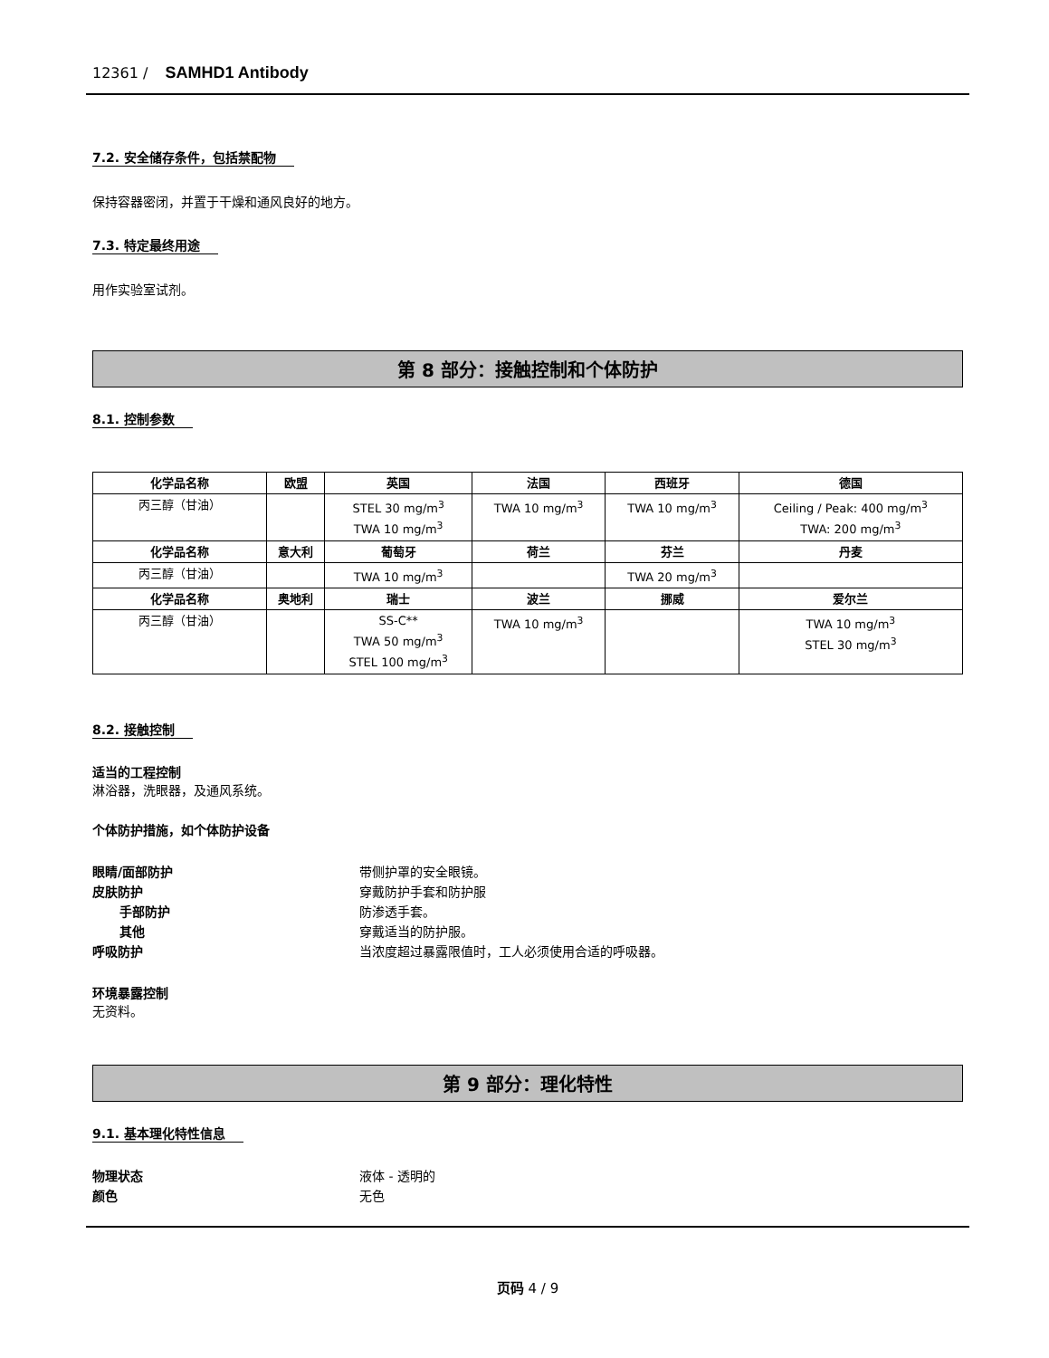12361 / SAMHD1 Antibody
7.2. 安全储存条件，包括禁配物
保持容器密闭，并置于干燥和通风良好的地方。
7.3. 特定最终用途
用作实验室试剂。
第 8 部分：接触控制和个体防护
8.1. 控制参数
| 化学品名称 | 欧盟 | 英国 | 法国 | 西班牙 | 德国 |
| --- | --- | --- | --- | --- | --- |
| 丙三醇（甘油） | | STEL 30 mg/m<sup>3</sup> TWA 10 mg/m<sup>3</sup> | TWA 10 mg/m<sup>3</sup> | TWA 10 mg/m<sup>3</sup> | Ceiling / Peak: 400 mg/m<sup>3</sup> TWA: 200 mg/m<sup>3</sup> |
| 化学品名称 | 意大利 | 葡萄牙 | 荷兰 | 芬兰 | 丹麦 |
| 丙三醇（甘油） | | TWA 10 mg/m<sup>3</sup> | | TWA 20 mg/m<sup>3</sup> | |
| 化学品名称 | 奥地利 | 瑞士 | 波兰 | 挪威 | 爱尔兰 |
| 丙三醇（甘油） | | SS-C** TWA 50 mg/m<sup>3</sup> STEL 100 mg/m<sup>3</sup> | TWA 10 mg/m<sup>3</sup> | | TWA 10 mg/m<sup>3</sup> STEL 30 mg/m<sup>3</sup> |
8.2. 接触控制
适当的工程控制
淋浴器，洗眼器，及通风系统。
个体防护措施，如个体防护设备
眼睛/面部防护 带侧护罩的安全眼镜。
皮肤防护 穿戴防护手套和防护服
手部防护 防渗透手套。
其他 穿戴适当的防护服。
呼吸防护 当浓度超过暴露限值时，工人必须使用合适的呼吸器。
环境暴露控制
无资料。
第 9 部分：理化特性
9.1. 基本理化特性信息
物理状态 液体 - 透明的
颜色 无色
页码 4 / 9